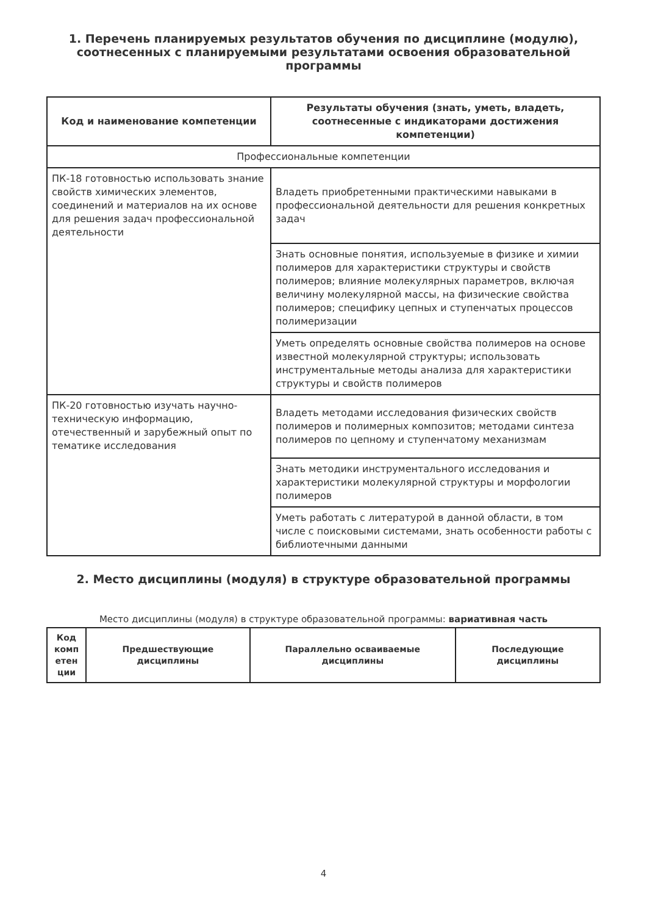1. Перечень планируемых результатов обучения по дисциплине (модулю), соотнесенных с планируемыми результатами освоения образовательной программы
| Код и наименование компетенции | Результаты обучения (знать, уметь, владеть, соотнесенные с индикаторами достижения компетенции) |
| --- | --- |
| Профессиональные компетенции | |
| ПК-18 готовностью использовать знание свойств химических элементов, соединений и материалов на их основе для решения задач профессиональной деятельности | Владеть приобретенными практическими навыками в профессиональной деятельности для решения конкретных задач |
| | Знать основные понятия, используемые в физике и химии полимеров для характеристики структуры и свойств полимеров; влияние молекулярных параметров, включая величину молекулярной массы, на физические свойства полимеров; специфику цепных и ступенчатых процессов полимеризации |
| | Уметь определять основные свойства полимеров на основе известной молекулярной структуры; использовать инструментальные методы анализа для характеристики структуры и свойств полимеров |
| ПК-20 готовностью изучать научно-техническую информацию, отечественный и зарубежный опыт по тематике исследования | Владеть методами исследования физических свойств полимеров и полимерных композитов; методами синтеза полимеров по цепному и ступенчатому механизмам |
| | Знать методики инструментального исследования и характеристики молекулярной структуры и морфологии полимеров |
| | Уметь работать с литературой в данной области, в том числе с поисковыми системами, знать особенности работы с библиотечными данными |
2. Место дисциплины (модуля) в структуре образовательной программы
Место дисциплины (модуля) в структуре образовательной программы: вариативная часть
| Код комп етен ции | Предшествующие дисциплины | Параллельно осваиваемые дисциплины | Последующие дисциплины |
| --- | --- | --- | --- |
4